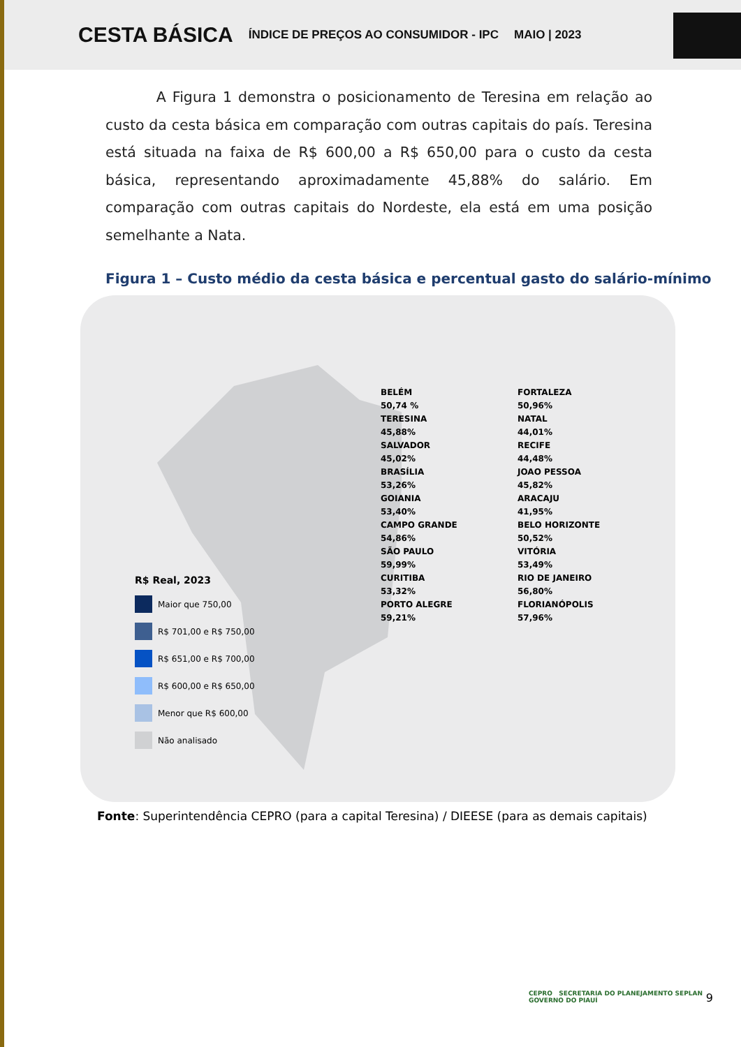CESTA BÁSICA ÍNDICE DE PREÇOS AO CONSUMIDOR - IPC MAIO | 2023
A Figura 1 demonstra o posicionamento de Teresina em relação ao custo da cesta básica em comparação com outras capitais do país. Teresina está situada na faixa de R$ 600,00 a R$ 650,00 para o custo da cesta básica, representando aproximadamente 45,88% do salário. Em comparação com outras capitais do Nordeste, ela está em uma posição semelhante a Nata.
Figura 1 – Custo médio da cesta básica e percentual gasto do salário-mínimo
BELÉM
50,74 %
TERESINA
45,88%
SALVADOR
45,02%
BRASÍLIA
53,26%
GOIANIA
53,40%
CAMPO GRANDE
54,86%
SÃO PAULO
59,99%
CURITIBA
53,32%
PORTO ALEGRE
59,21%
FORTALEZA
50,96%
NATAL
44,01%
RECIFE
44,48%
JOAO PESSOA
45,82%
ARACAJU
41,95%
BELO HORIZONTE
50,52%
VITÓRIA
53,49%
RIO DE JANEIRO
56,80%
FLORIANÓPOLIS
57,96%
R$ Real, 2023
Maior que 750,00
R$ 701,00 e R$ 750,00
R$ 651,00 e R$ 700,00
R$ 600,00 e R$ 650,00
Menor que R$ 600,00
Não analisado
Fonte: Superintendência CEPRO (para a capital Teresina) / DIEESE (para as demais capitais)
CEPRO SECRETARIA DO PLANEJAMENTO SEPLAN GOVERNO DO PIAUÍ
9